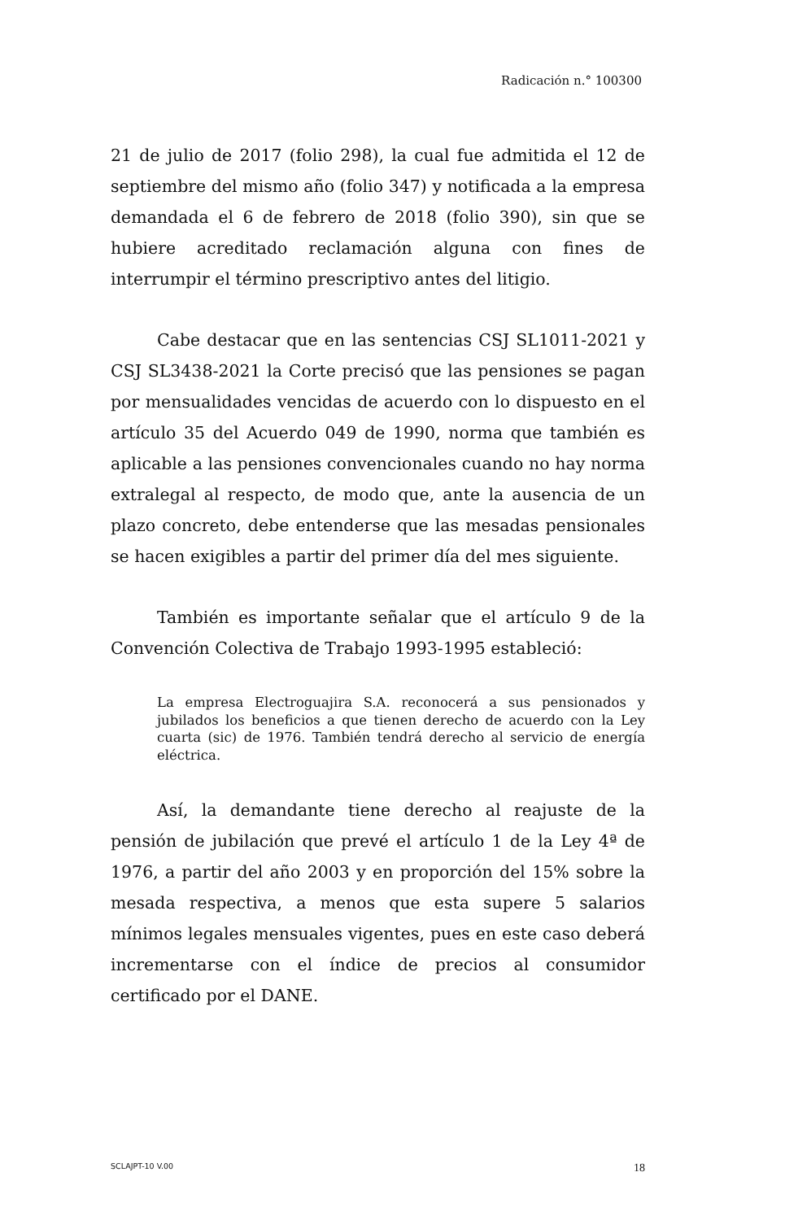Radicación n.° 100300
21 de julio de 2017 (folio 298), la cual fue admitida el 12 de septiembre del mismo año (folio 347) y notificada a la empresa demandada el 6 de febrero de 2018 (folio 390), sin que se hubiere acreditado reclamación alguna con fines de interrumpir el término prescriptivo antes del litigio.
Cabe destacar que en las sentencias CSJ SL1011-2021 y CSJ SL3438-2021 la Corte precisó que las pensiones se pagan por mensualidades vencidas de acuerdo con lo dispuesto en el artículo 35 del Acuerdo 049 de 1990, norma que también es aplicable a las pensiones convencionales cuando no hay norma extralegal al respecto, de modo que, ante la ausencia de un plazo concreto, debe entenderse que las mesadas pensionales se hacen exigibles a partir del primer día del mes siguiente.
También es importante señalar que el artículo 9 de la Convención Colectiva de Trabajo 1993-1995 estableció:
La empresa Electroguajira S.A. reconocerá a sus pensionados y jubilados los beneficios a que tienen derecho de acuerdo con la Ley cuarta (sic) de 1976. También tendrá derecho al servicio de energía eléctrica.
Así, la demandante tiene derecho al reajuste de la pensión de jubilación que prevé el artículo 1 de la Ley 4ª de 1976, a partir del año 2003 y en proporción del 15% sobre la mesada respectiva, a menos que esta supere 5 salarios mínimos legales mensuales vigentes, pues en este caso deberá incrementarse con el índice de precios al consumidor certificado por el DANE.
SCLAJPT-10 V.00 18